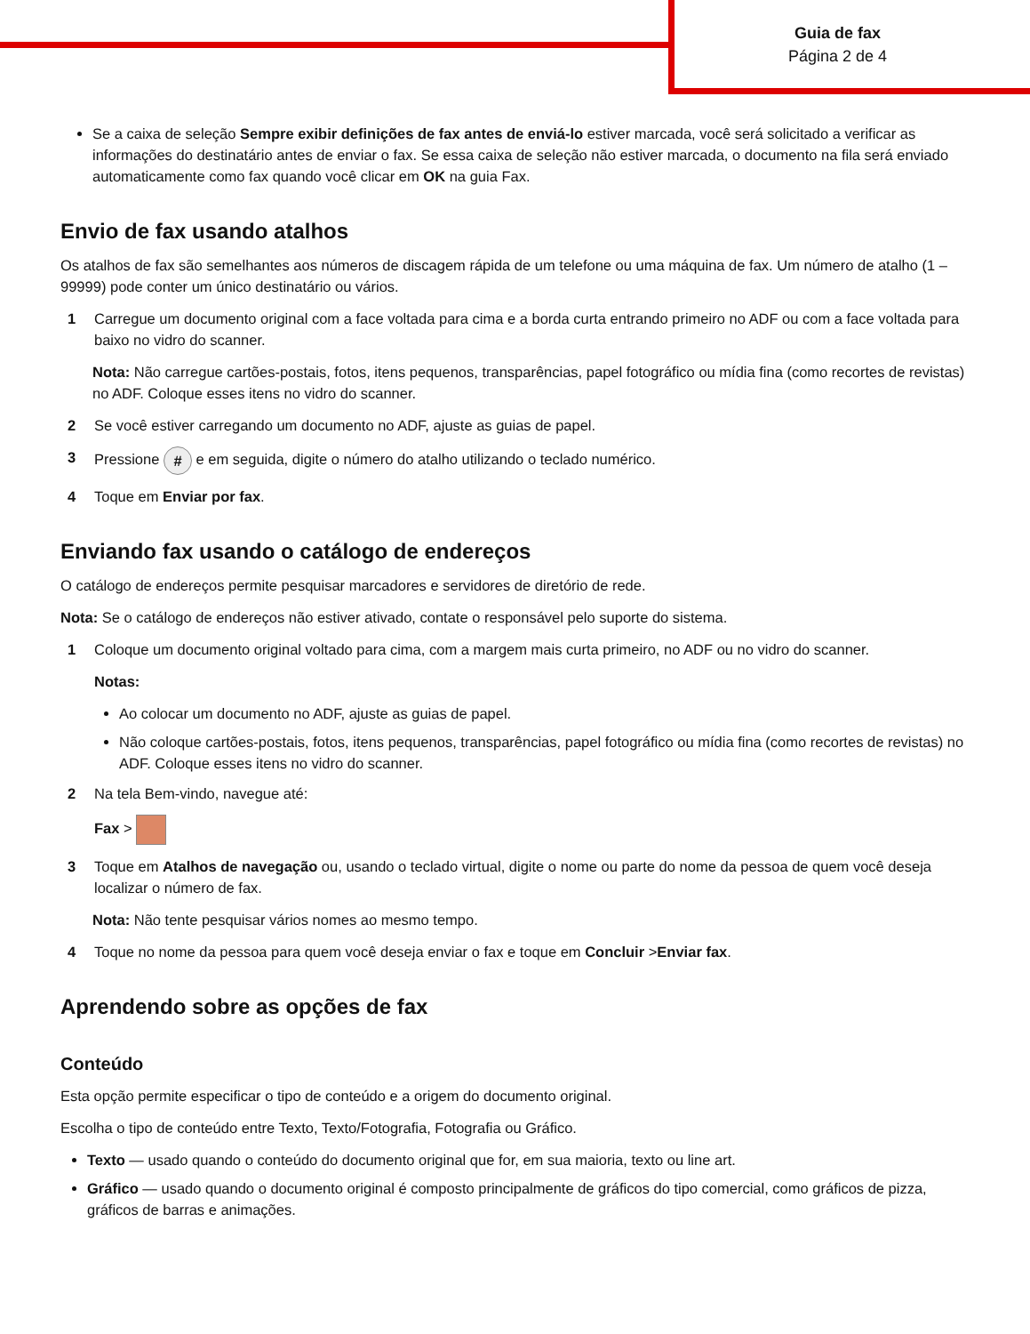Guia de fax
Página 2 de 4
Se a caixa de seleção Sempre exibir definições de fax antes de enviá-lo estiver marcada, você será solicitado a verificar as informações do destinatário antes de enviar o fax. Se essa caixa de seleção não estiver marcada, o documento na fila será enviado automaticamente como fax quando você clicar em OK na guia Fax.
Envio de fax usando atalhos
Os atalhos de fax são semelhantes aos números de discagem rápida de um telefone ou uma máquina de fax. Um número de atalho (1 – 99999) pode conter um único destinatário ou vários.
1 Carregue um documento original com a face voltada para cima e a borda curta entrando primeiro no ADF ou com a face voltada para baixo no vidro do scanner.
Nota: Não carregue cartões-postais, fotos, itens pequenos, transparências, papel fotográfico ou mídia fina (como recortes de revistas) no ADF. Coloque esses itens no vidro do scanner.
2 Se você estiver carregando um documento no ADF, ajuste as guias de papel.
3 Pressione # e em seguida, digite o número do atalho utilizando o teclado numérico.
4 Toque em Enviar por fax.
Enviando fax usando o catálogo de endereços
O catálogo de endereços permite pesquisar marcadores e servidores de diretório de rede.
Nota: Se o catálogo de endereços não estiver ativado, contate o responsável pelo suporte do sistema.
1 Coloque um documento original voltado para cima, com a margem mais curta primeiro, no ADF ou no vidro do scanner.
Notas:
Ao colocar um documento no ADF, ajuste as guias de papel.
Não coloque cartões-postais, fotos, itens pequenos, transparências, papel fotográfico ou mídia fina (como recortes de revistas) no ADF. Coloque esses itens no vidro do scanner.
2 Na tela Bem-vindo, navegue até:
Fax >
3 Toque em Atalhos de navegação ou, usando o teclado virtual, digite o nome ou parte do nome da pessoa de quem você deseja localizar o número de fax.
Nota: Não tente pesquisar vários nomes ao mesmo tempo.
4 Toque no nome da pessoa para quem você deseja enviar o fax e toque em Concluir >Enviar fax.
Aprendendo sobre as opções de fax
Conteúdo
Esta opção permite especificar o tipo de conteúdo e a origem do documento original.
Escolha o tipo de conteúdo entre Texto, Texto/Fotografia, Fotografia ou Gráfico.
Texto — usado quando o conteúdo do documento original que for, em sua maioria, texto ou line art.
Gráfico — usado quando o documento original é composto principalmente de gráficos do tipo comercial, como gráficos de pizza, gráficos de barras e animações.